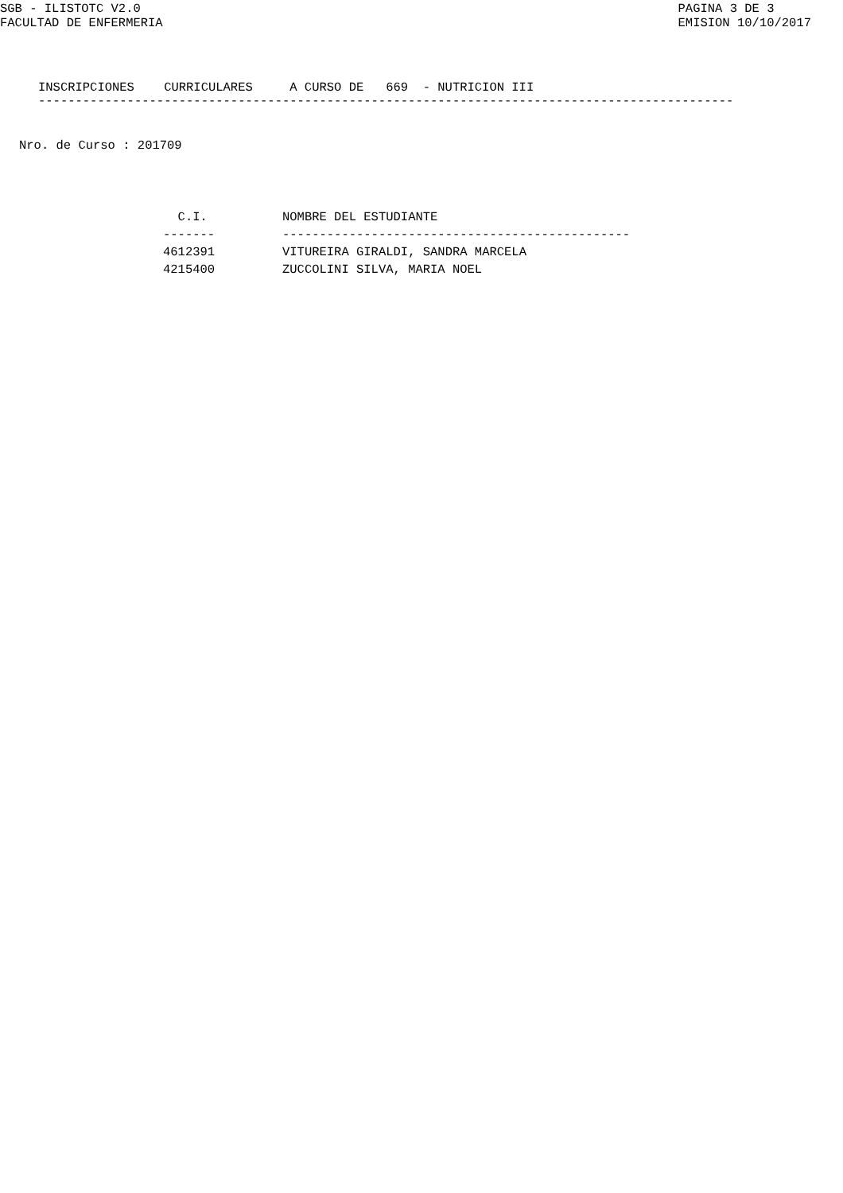SGB - ILISTOTC V2.0
FACULTAD DE ENFERMERIA
PAGINA 3 DE 3
EMISION 10/10/2017
INSCRIPCIONES CURRICULARES A CURSO DE 669 - NUTRICION III
----------------------------------------------------------------------------------------------
Nro. de Curso : 201709
| C.I. | NOMBRE DEL ESTUDIANTE |
| --- | --- |
| ------- | ----------------------------------------------- |
| 4612391 | VITUREIRA GIRALDI, SANDRA MARCELA |
| 4215400 | ZUCCOLINI SILVA, MARIA NOEL |